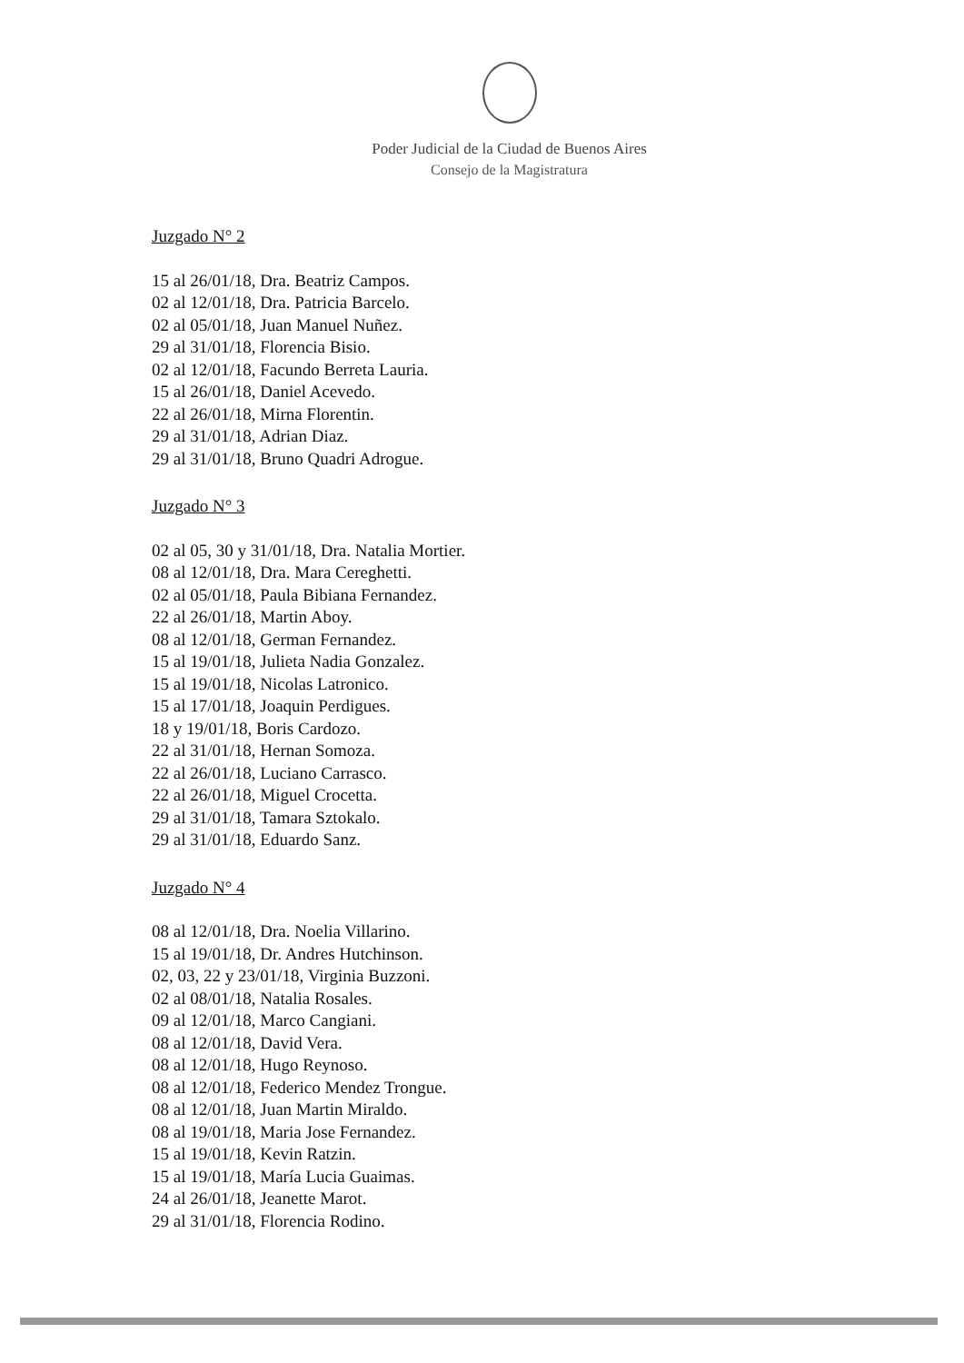Poder Judicial de la Ciudad de Buenos Aires
Consejo de la Magistratura
Juzgado N° 2
15 al 26/01/18, Dra. Beatriz Campos.
02 al 12/01/18, Dra. Patricia Barcelo.
02 al 05/01/18, Juan Manuel Nuñez.
29 al 31/01/18, Florencia Bisio.
02 al 12/01/18, Facundo Berreta Lauria.
15 al 26/01/18, Daniel Acevedo.
22 al 26/01/18, Mirna Florentin.
29 al 31/01/18, Adrian Diaz.
29 al 31/01/18, Bruno Quadri Adrogue.
Juzgado N° 3
02 al 05, 30 y 31/01/18, Dra. Natalia Mortier.
08 al 12/01/18, Dra. Mara Cereghetti.
02 al 05/01/18, Paula Bibiana Fernandez.
22 al 26/01/18, Martin Aboy.
08 al 12/01/18, German Fernandez.
15 al 19/01/18, Julieta Nadia Gonzalez.
15 al 19/01/18, Nicolas Latronico.
15 al 17/01/18, Joaquin Perdigues.
18 y 19/01/18, Boris Cardozo.
22 al 31/01/18, Hernan Somoza.
22 al 26/01/18, Luciano Carrasco.
22 al 26/01/18, Miguel Crocetta.
29 al 31/01/18, Tamara Sztokalo.
29 al 31/01/18, Eduardo Sanz.
Juzgado N° 4
08 al 12/01/18, Dra. Noelia Villarino.
15 al 19/01/18, Dr. Andres Hutchinson.
02, 03, 22 y 23/01/18, Virginia Buzzoni.
02 al 08/01/18, Natalia Rosales.
09 al 12/01/18, Marco Cangiani.
08 al 12/01/18, David Vera.
08 al 12/01/18, Hugo Reynoso.
08 al 12/01/18, Federico Mendez Trongue.
08 al 12/01/18, Juan Martin Miraldo.
08 al 19/01/18, Maria Jose Fernandez.
15 al 19/01/18, Kevin Ratzin.
15 al 19/01/18, María Lucia Guaimas.
24 al 26/01/18, Jeanette Marot.
29 al 31/01/18, Florencia Rodino.